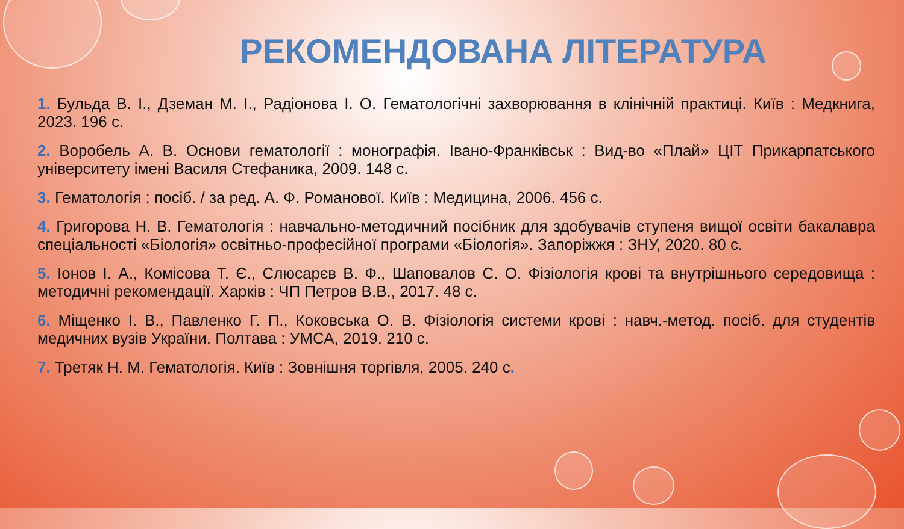РЕКОМЕНДОВАНА ЛІТЕРАТУРА
1. Бульда В. І., Дземан М. І., Радіонова І. О. Гематологічні захворювання в клінічній практиці. Київ : Медкнига, 2023. 196 с.
2. Воробель А. В. Основи гематології : монографія. Івано-Франківськ : Вид-во «Плай» ЦІТ Прикарпатського університету імені Василя Стефаника, 2009. 148 с.
3. Гематологія : посіб. / за ред. А. Ф. Романової. Київ : Медицина, 2006. 456 с.
4. Григорова Н. В. Гематологія : навчально-методичний посібник для здобувачів ступеня вищої освіти бакалавра спеціальності «Біологія» освітньо-професійної програми «Біологія». Запоріжжя : ЗНУ, 2020. 80 с.
5. Іонов І. А., Комісова Т. Є., Слюсарєв В. Ф., Шаповалов С. О. Фізіологія крові та внутрішнього середовища : методичні рекомендації. Харків : ЧП Петров В.В., 2017. 48 с.
6. Міщенко І. В., Павленко Г. П., Коковська О. В. Фізіологія системи крові : навч.-метод. посіб. для студентів медичних вузів України. Полтава : УМСА, 2019. 210 с.
7. Третяк Н. М. Гематологія. Київ : Зовнішня торгівля, 2005. 240 с.